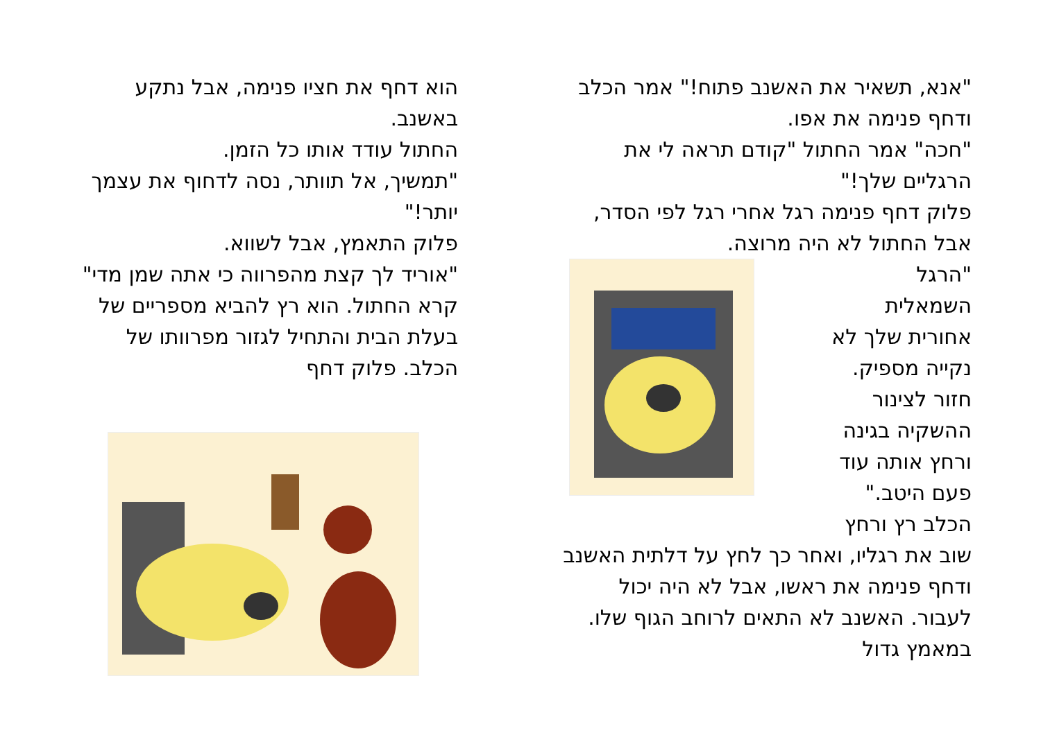"אנא, תשאיר את האשנב פתוח!" אמר הכלב ודחף פנימה את אפו.
"חכה" אמר החתול "קודם תראה לי את הרגליים שלך!"
פלוק דחף פנימה רגל אחרי רגל לפי הסדר, אבל החתול לא היה מרוצה.
"הרגל
השמאלית
אחורית שלך לא
נקייה מספיק.
חזור לצינור
ההשקיה בגינה
ורחץ אותה עוד
פעם היטב."
הכלב רץ ורחץ
שוב את רגליו, ואחר כך לחץ על דלתית האשנב ודחף פנימה את ראשו, אבל לא היה יכול לעבור. האשנב לא התאים לרוחב הגוף שלו. במאמץ גדול
הוא דחף את חציו פנימה, אבל נתקע באשנב.
החתול עודד אותו כל הזמן.
"תמשיך, אל תוותר, נסה לדחוף את עצמך יותר!"
פלוק התאמץ, אבל לשווא.
"אוריד לך קצת מהפרווה כי אתה שמן מדי" קרא החתול. הוא רץ להביא מספריים של בעלת הבית והתחיל לגזור מפרוותו של הכלב. פלוק דחף